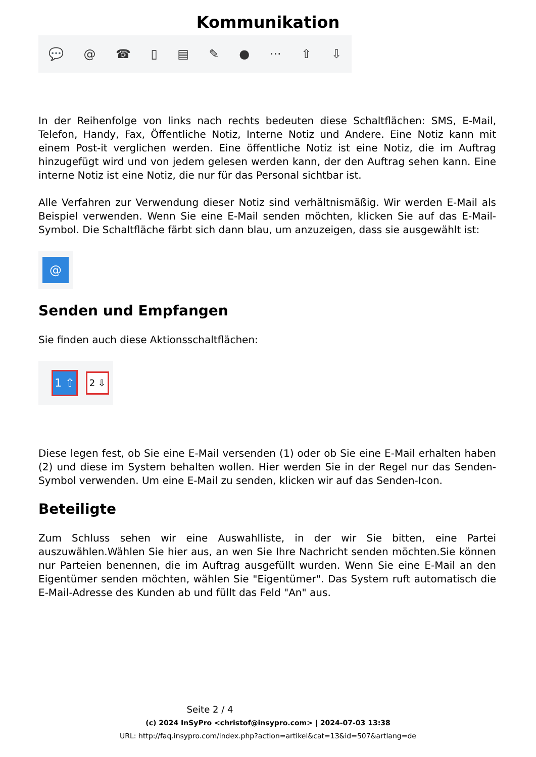Kommunikation
💬 @ ☎ ▯ ▤ ✎ ● ··· ⇧ ⇩
In der Reihenfolge von links nach rechts bedeuten diese Schaltflächen: SMS, E-Mail, Telefon, Handy, Fax, Öffentliche Notiz, Interne Notiz und Andere. Eine Notiz kann mit einem Post-it verglichen werden. Eine öffentliche Notiz ist eine Notiz, die im Auftrag hinzugefügt wird und von jedem gelesen werden kann, der den Auftrag sehen kann. Eine interne Notiz ist eine Notiz, die nur für das Personal sichtbar ist.
Alle Verfahren zur Verwendung dieser Notiz sind verhältnismäßig. Wir werden E-Mail als Beispiel verwenden. Wenn Sie eine E-Mail senden möchten, klicken Sie auf das E-Mail-Symbol. Die Schaltfläche färbt sich dann blau, um anzuzeigen, dass sie ausgewählt ist:
@
Senden und Empfangen
Sie finden auch diese Aktionsschaltflächen:
1 ⇧
2 ⇩
Diese legen fest, ob Sie eine E-Mail versenden (1) oder ob Sie eine E-Mail erhalten haben (2) und diese im System behalten wollen. Hier werden Sie in der Regel nur das Senden-Symbol verwenden. Um eine E-Mail zu senden, klicken wir auf das Senden-Icon.
Beteiligte
Zum Schluss sehen wir eine Auswahlliste, in der wir Sie bitten, eine Partei auszuwählen.Wählen Sie hier aus, an wen Sie Ihre Nachricht senden möchten.Sie können nur Parteien benennen, die im Auftrag ausgefüllt wurden. Wenn Sie eine E-Mail an den Eigentümer senden möchten, wählen Sie "Eigentümer". Das System ruft automatisch die E-Mail-Adresse des Kunden ab und füllt das Feld "An" aus.
Seite 2 / 4
(c) 2024 InSyPro <christof@insypro.com> | 2024-07-03 13:38
URL: http://faq.insypro.com/index.php?action=artikel&cat=13&id=507&artlang=de